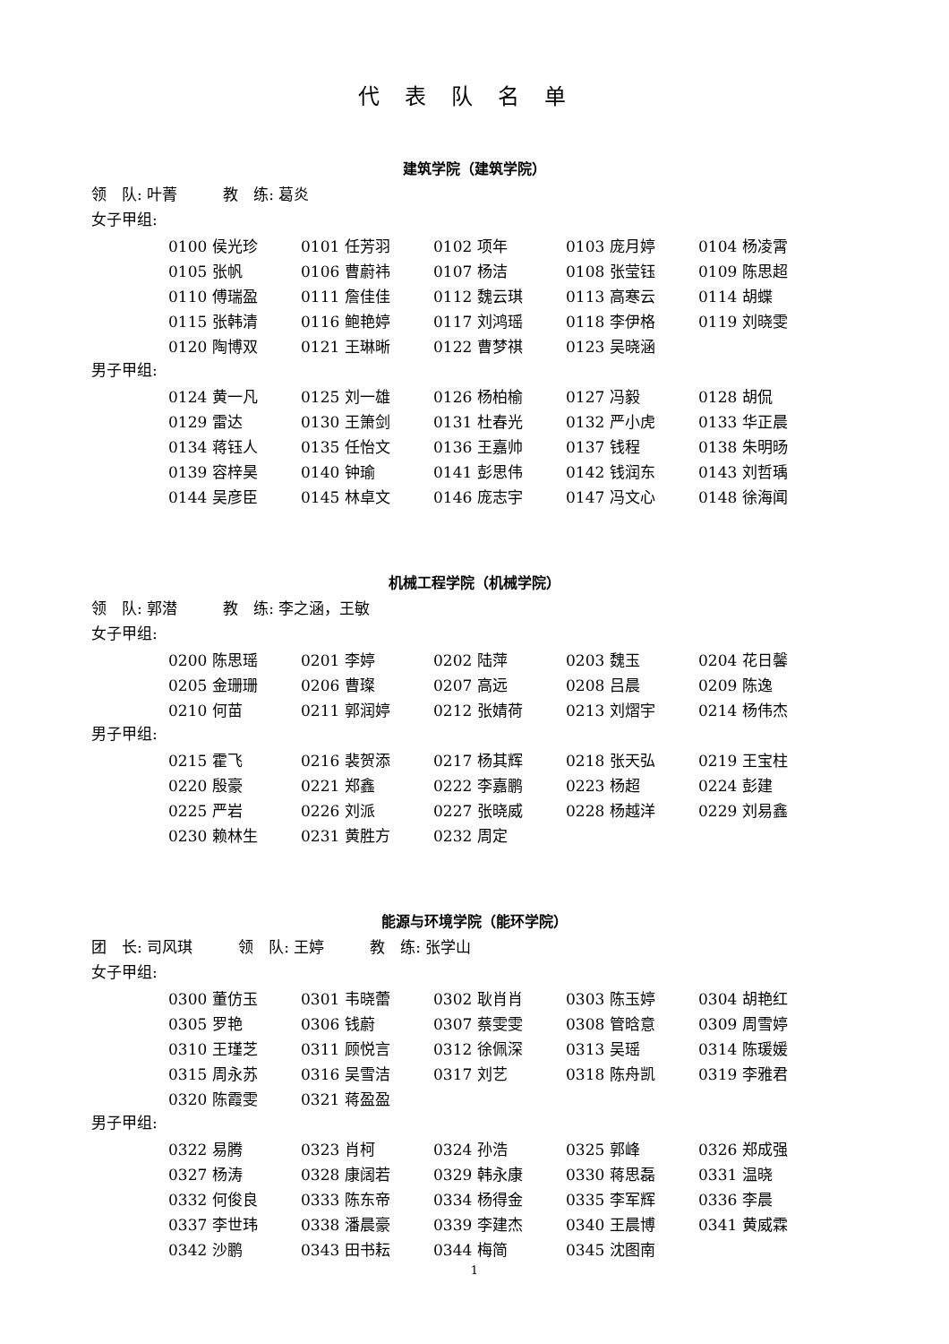代表队名单
建筑学院（建筑学院）
领　队: 叶菁　　　教　练: 葛炎
女子甲组:
| 0100 侯光珍 | 0101 任芳羽 | 0102 项年 | 0103 庞月婷 | 0104 杨凌霄 |
| 0105 张帆 | 0106 曹蔚祎 | 0107 杨洁 | 0108 张莹钰 | 0109 陈思超 |
| 0110 傅瑞盈 | 0111 詹佳佳 | 0112 魏云琪 | 0113 高寒云 | 0114 胡蝶 |
| 0115 张韩清 | 0116 鲍艳婷 | 0117 刘鸿瑶 | 0118 李伊格 | 0119 刘晓雯 |
| 0120 陶博双 | 0121 王琳晰 | 0122 曹梦祺 | 0123 吴晓涵 | |
男子甲组:
| 0124 黄一凡 | 0125 刘一雄 | 0126 杨柏榆 | 0127 冯毅 | 0128 胡侃 |
| 0129 雷达 | 0130 王箫剑 | 0131 杜春光 | 0132 严小虎 | 0133 华正晨 |
| 0134 蒋钰人 | 0135 任怡文 | 0136 王嘉帅 | 0137 钱程 | 0138 朱明旸 |
| 0139 容梓昊 | 0140 钟瑜 | 0141 彭思伟 | 0142 钱润东 | 0143 刘哲瑀 |
| 0144 吴彦臣 | 0145 林卓文 | 0146 庞志宇 | 0147 冯文心 | 0148 徐海闻 |
机械工程学院（机械学院）
领　队: 郭潜　　　教　练: 李之涵，王敏
女子甲组:
| 0200 陈思瑶 | 0201 李婷 | 0202 陆萍 | 0203 魏玉 | 0204 花日馨 |
| 0205 金珊珊 | 0206 曹璨 | 0207 高远 | 0208 吕晨 | 0209 陈逸 |
| 0210 何苗 | 0211 郭润婷 | 0212 张婧荷 | 0213 刘熠宇 | 0214 杨伟杰 |
男子甲组:
| 0215 霍飞 | 0216 裴贺添 | 0217 杨其辉 | 0218 张天弘 | 0219 王宝柱 |
| 0220 殷豪 | 0221 郑鑫 | 0222 李嘉鹏 | 0223 杨超 | 0224 彭建 |
| 0225 严岩 | 0226 刘派 | 0227 张晓威 | 0228 杨越洋 | 0229 刘易鑫 |
| 0230 赖林生 | 0231 黄胜方 | 0232 周定 | | |
能源与环境学院（能环学院）
团　长: 司风琪　　　领　队: 王婷　　　教　练: 张学山
女子甲组:
| 0300 董仿玉 | 0301 韦晓蕾 | 0302 耿肖肖 | 0303 陈玉婷 | 0304 胡艳红 |
| 0305 罗艳 | 0306 钱蔚 | 0307 蔡雯雯 | 0308 管晗意 | 0309 周雪婷 |
| 0310 王瑾芝 | 0311 顾悦言 | 0312 徐佩深 | 0313 吴瑶 | 0314 陈瑗媛 |
| 0315 周永苏 | 0316 吴雪洁 | 0317 刘艺 | 0318 陈舟凯 | 0319 李雅君 |
| 0320 陈霞雯 | 0321 蒋盈盈 | | | |
男子甲组:
| 0322 易腾 | 0323 肖柯 | 0324 孙浩 | 0325 郭峰 | 0326 郑成强 |
| 0327 杨涛 | 0328 康阔若 | 0329 韩永康 | 0330 蒋思磊 | 0331 温晓 |
| 0332 何俊良 | 0333 陈东帝 | 0334 杨得金 | 0335 李军辉 | 0336 李晨 |
| 0337 李世玮 | 0338 潘晨豪 | 0339 李建杰 | 0340 王晨博 | 0341 黄威霖 |
| 0342 沙鹏 | 0343 田书耘 | 0344 梅简 | 0345 沈图南 | |
1